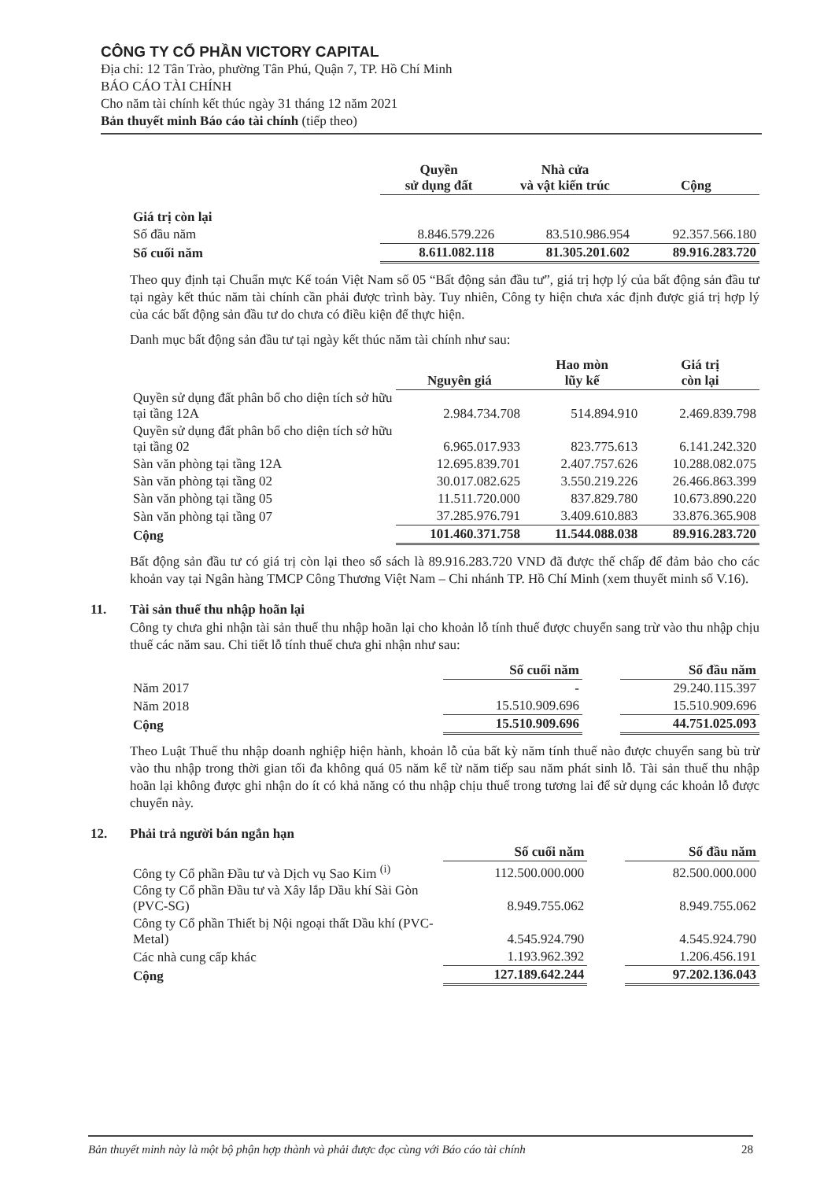CÔNG TY CỔ PHẦN VICTORY CAPITAL
Địa chỉ: 12 Tân Trào, phường Tân Phú, Quận 7, TP. Hồ Chí Minh
BÁO CÁO TÀI CHÍNH
Cho năm tài chính kết thúc ngày 31 tháng 12 năm 2021
Bản thuyết minh Báo cáo tài chính (tiếp theo)
| | Quyền sử dụng đất | Nhà cửa và vật kiến trúc | Cộng |
| Giá trị còn lại | | | |
| Số đầu năm | 8.846.579.226 | 83.510.986.954 | 92.357.566.180 |
| Số cuối năm | 8.611.082.118 | 81.305.201.602 | 89.916.283.720 |
Theo quy định tại Chuẩn mực Kế toán Việt Nam số 05 “Bất động sản đầu tư”, giá trị hợp lý của bất động sản đầu tư tại ngày kết thúc năm tài chính cần phải được trình bày. Tuy nhiên, Công ty hiện chưa xác định được giá trị hợp lý của các bất động sản đầu tư do chưa có điều kiện để thực hiện.
Danh mục bất động sản đầu tư tại ngày kết thúc năm tài chính như sau:
| | Nguyên giá | Hao mòn lũy kế | Giá trị còn lại |
| Quyền sử dụng đất phân bổ cho diện tích sở hữu tại tầng 12A | 2.984.734.708 | 514.894.910 | 2.469.839.798 |
| Quyền sử dụng đất phân bổ cho diện tích sở hữu tại tầng 02 | 6.965.017.933 | 823.775.613 | 6.141.242.320 |
| Sàn văn phòng tại tầng 12A | 12.695.839.701 | 2.407.757.626 | 10.288.082.075 |
| Sàn văn phòng tại tầng 02 | 30.017.082.625 | 3.550.219.226 | 26.466.863.399 |
| Sàn văn phòng tại tầng 05 | 11.511.720.000 | 837.829.780 | 10.673.890.220 |
| Sàn văn phòng tại tầng 07 | 37.285.976.791 | 3.409.610.883 | 33.876.365.908 |
| Cộng | 101.460.371.758 | 11.544.088.038 | 89.916.283.720 |
Bất động sản đầu tư có giá trị còn lại theo sổ sách là 89.916.283.720 VND đã được thế chấp để đảm bảo cho các khoản vay tại Ngân hàng TMCP Công Thương Việt Nam – Chi nhánh TP. Hồ Chí Minh (xem thuyết minh số V.16).
11. Tài sản thuế thu nhập hoãn lại
Công ty chưa ghi nhận tài sản thuế thu nhập hoãn lại cho khoản lỗ tính thuế được chuyển sang trừ vào thu nhập chịu thuế các năm sau. Chi tiết lỗ tính thuế chưa ghi nhận như sau:
| | Số cuối năm | | Số đầu năm |
| Năm 2017 | - | | 29.240.115.397 |
| Năm 2018 | 15.510.909.696 | | 15.510.909.696 |
| Cộng | 15.510.909.696 | | 44.751.025.093 |
Theo Luật Thuế thu nhập doanh nghiệp hiện hành, khoản lỗ của bất kỳ năm tính thuế nào được chuyển sang bù trừ vào thu nhập trong thời gian tối đa không quá 05 năm kể từ năm tiếp sau năm phát sinh lỗ. Tài sản thuế thu nhập hoãn lại không được ghi nhận do ít có khả năng có thu nhập chịu thuế trong tương lai để sử dụng các khoản lỗ được chuyển này.
12. Phải trả người bán ngắn hạn
| | Số cuối năm | | Số đầu năm |
| Công ty Cổ phần Đầu tư và Dịch vụ Sao Kim <sup>(i)</sup> | 112.500.000.000 | | 82.500.000.000 |
| Công ty Cổ phần Đầu tư và Xây lắp Dầu khí Sài Gòn (PVC-SG) | 8.949.755.062 | | 8.949.755.062 |
| Công ty Cổ phần Thiết bị Nội ngoại thất Dầu khí (PVC-Metal) | 4.545.924.790 | | 4.545.924.790 |
| Các nhà cung cấp khác | 1.193.962.392 | | 1.206.456.191 |
| Cộng | 127.189.642.244 | | 97.202.136.043 |
Bản thuyết minh này là một bộ phận hợp thành và phải được đọc cùng với Báo cáo tài chính 28